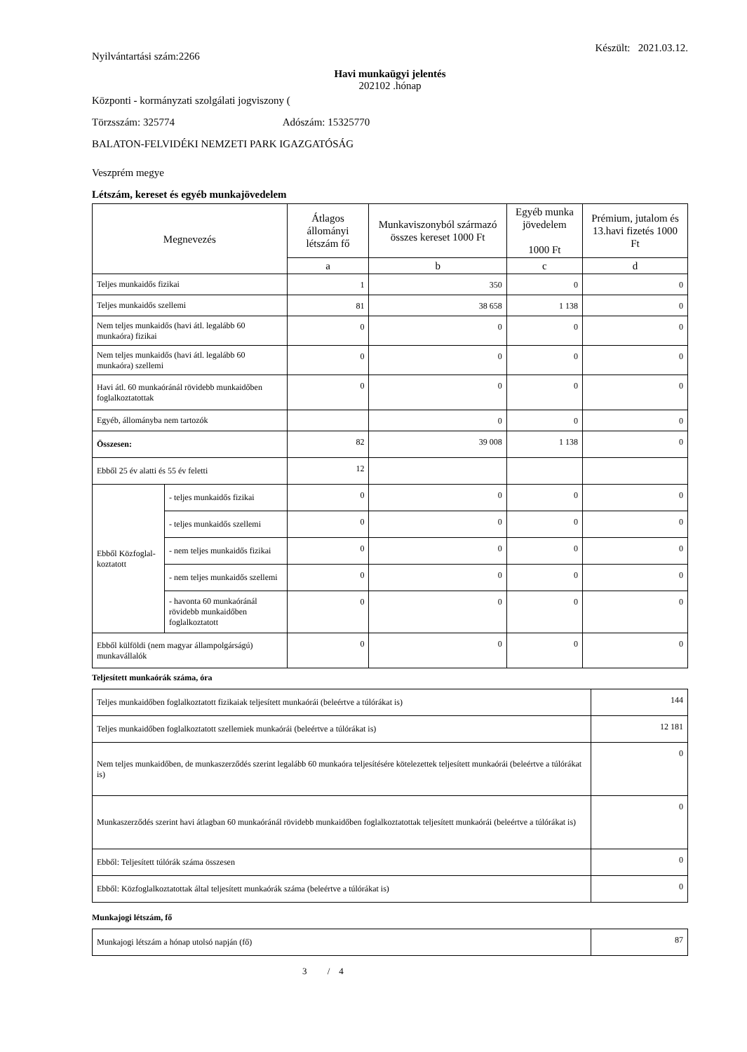Nyilvántartási szám:2266 Készült: 2021.03.12.
Havi munkaügyi jelentés
202102 .hónap
Központi - kormányzati szolgálati jogviszony (
Törzsszám: 325774 Adószám: 15325770
BALATON-FELVIDÉKI NEMZETI PARK IGAZGATÓSÁG
Veszprém megye
Létszám, kereset és egyéb munkajövedelem
| Megnevezés | | Átlagos állományi létszám fő | Munkaviszonyból származó összes kereset 1000 Ft | Egyéb munka jövedelem 1000 Ft | Prémium, jutalom és 13.havi fizetés 1000 Ft |
| --- | --- | --- | --- | --- | --- |
| | | a | b | c | d |
| Teljes munkaidős fizikai | | 1 | 350 | 0 | 0 |
| Teljes munkaidős szellemi | | 81 | 38 658 | 1 138 | 0 |
| Nem teljes munkaidős (havi átl. legalább 60 munkaóra) fizikai | | 0 | 0 | 0 | 0 |
| Nem teljes munkaidős (havi átl. legalább 60 munkaóra) szellemi | | 0 | 0 | 0 | 0 |
| Havi átl. 60 munkaóránál rövidebb munkaidőben foglalkoztatottak | | 0 | 0 | 0 | 0 |
| Egyéb, állományba nem tartozók | | | 0 | 0 | 0 |
| Összesen: | | 82 | 39 008 | 1 138 | 0 |
| Ebből 25 év alatti és 55 év feletti | | 12 | | | |
| Ebből Közfoglal-koztatott | - teljes munkaidős fizikai | 0 | 0 | 0 | 0 |
| | - teljes munkaidős szellemi | 0 | 0 | 0 | 0 |
| | - nem teljes munkaidős fizikai | 0 | 0 | 0 | 0 |
| | - nem teljes munkaidős szellemi | 0 | 0 | 0 | 0 |
| | - havonta 60 munkaóránál rövidebb munkaidőben foglalkoztatott | 0 | 0 | 0 | 0 |
| Ebből külföldi (nem magyar állampolgárságú) munkavállalók | | 0 | 0 | 0 | 0 |
Teljesített munkaórák száma, óra
| Teljes munkaidőben foglalkoztatott fizikaiak teljesített munkaórái (beleértve a túlórákat is) | 144 |
| Teljes munkaidőben foglalkoztatott szellemiek munkaórái (beleértve a túlórákat is) | 12 181 |
| Nem teljes munkaidőben, de munkaszerződés szerint legalább 60 munkaóra teljesítésére kötelezettek teljesített munkaórái (beleértve a túlórákat is) | 0 |
| Munkaszerződés szerint havi átlagban 60 munkaóránál rövidebb munkaidőben foglalkoztatottak teljesített munkaórái (beleértve a túlórákat is) | 0 |
| Ebből: Teljesített túlórák száma összesen | 0 |
| Ebből: Közfoglalkoztatottak által teljesített munkaórák száma (beleértve a túlórákat is) | 0 |
Munkajogi létszám, fő
| Munkajogi létszám a hónap utolsó napján (fő) | 87 |
3 / 4